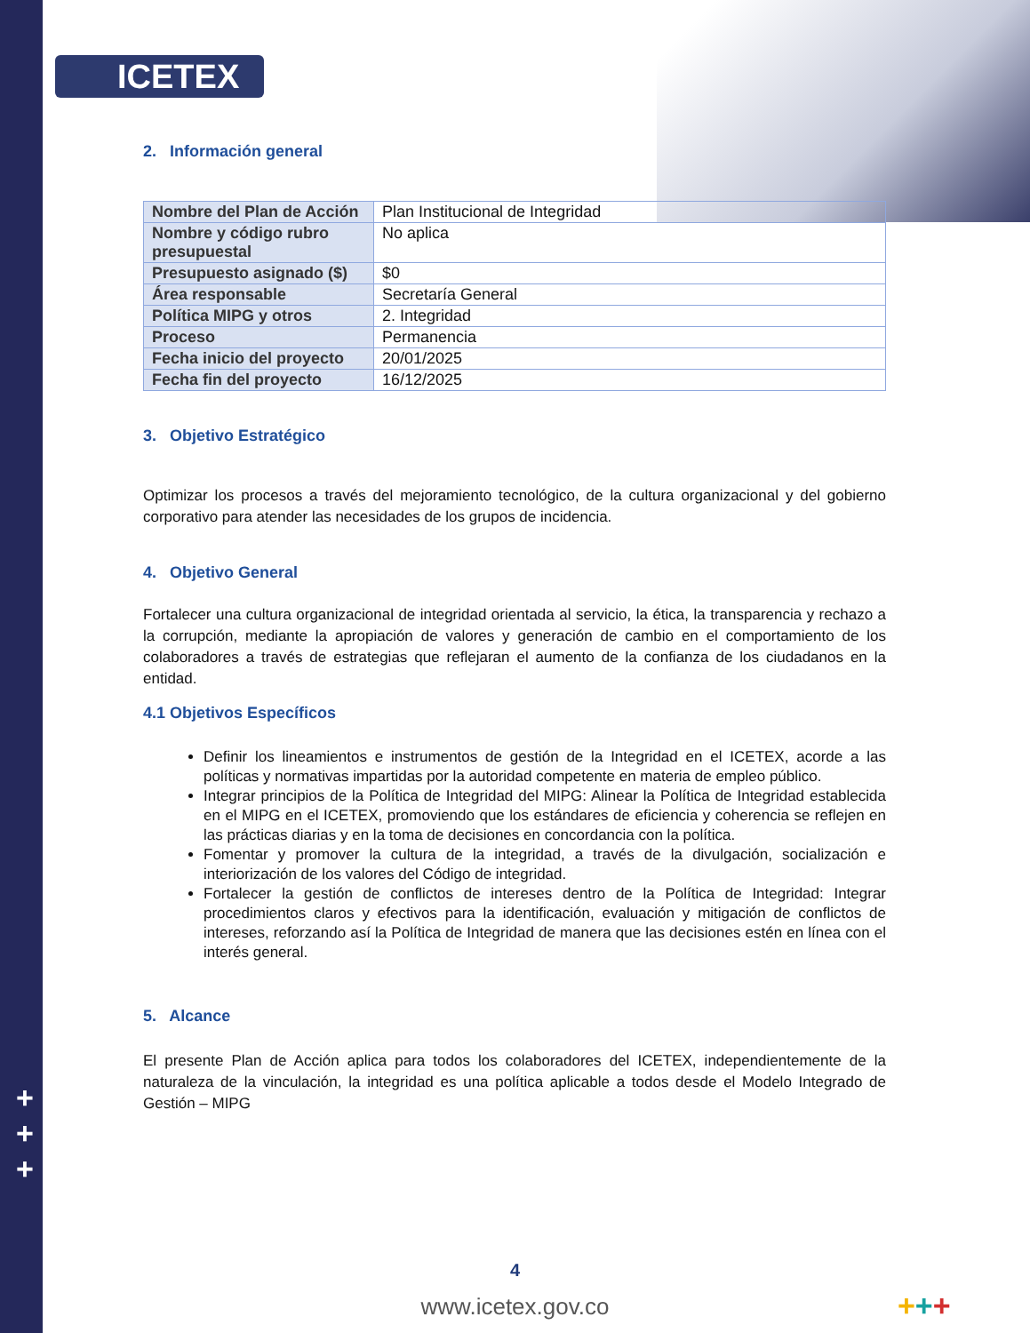ICETEX
+
+
+
2. Información general
| Nombre del Plan de Acción | Plan Institucional de Integridad |
| Nombre y código rubro presupuestal | No aplica |
| Presupuesto asignado ($) | $0 |
| Área responsable | Secretaría General |
| Política MIPG y otros | 2. Integridad |
| Proceso | Permanencia |
| Fecha inicio del proyecto | 20/01/2025 |
| Fecha fin del proyecto | 16/12/2025 |
3. Objetivo Estratégico
Optimizar los procesos a través del mejoramiento tecnológico, de la cultura organizacional y del gobierno corporativo para atender las necesidades de los grupos de incidencia.
4. Objetivo General
Fortalecer una cultura organizacional de integridad orientada al servicio, la ética, la transparencia y rechazo a la corrupción, mediante la apropiación de valores y generación de cambio en el comportamiento de los colaboradores a través de estrategias que reflejaran el aumento de la confianza de los ciudadanos en la entidad.
4.1 Objetivos Específicos
Definir los lineamientos e instrumentos de gestión de la Integridad en el ICETEX, acorde a las políticas y normativas impartidas por la autoridad competente en materia de empleo público.
Integrar principios de la Política de Integridad del MIPG: Alinear la Política de Integridad establecida en el MIPG en el ICETEX, promoviendo que los estándares de eficiencia y coherencia se reflejen en las prácticas diarias y en la toma de decisiones en concordancia con la política.
Fomentar y promover la cultura de la integridad, a través de la divulgación, socialización e interiorización de los valores del Código de integridad.
Fortalecer la gestión de conflictos de intereses dentro de la Política de Integridad: Integrar procedimientos claros y efectivos para la identificación, evaluación y mitigación de conflictos de intereses, reforzando así la Política de Integridad de manera que las decisiones estén en línea con el interés general.
5. Alcance
El presente Plan de Acción aplica para todos los colaboradores del ICETEX, independientemente de la naturaleza de la vinculación, la integridad es una política aplicable a todos desde el Modelo Integrado de Gestión – MIPG
4
www.icetex.gov.co +++